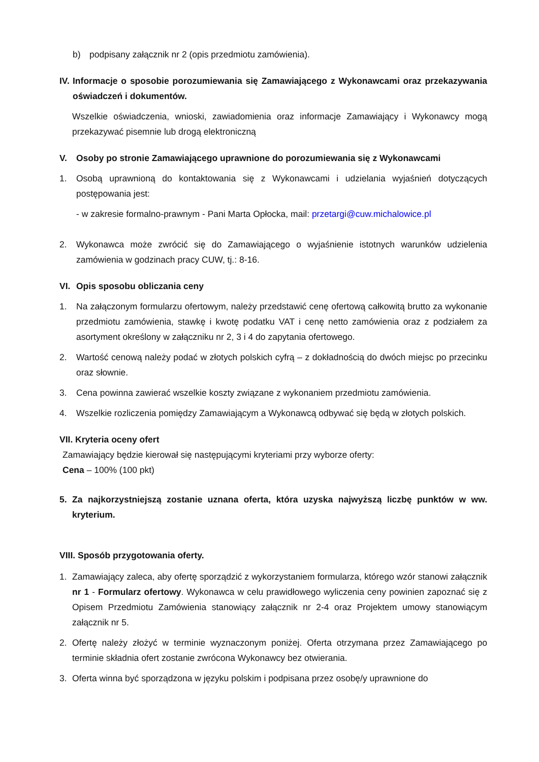b) podpisany załącznik nr 2 (opis przedmiotu zamówienia).
IV.
Informacje o sposobie porozumiewania się Zamawiającego z Wykonawcami oraz przekazywania oświadczeń i dokumentów.
Wszelkie oświadczenia, wnioski, zawiadomienia oraz informacje Zamawiający i Wykonawcy mogą przekazywać pisemnie lub drogą elektroniczną
V. Osoby po stronie Zamawiającego uprawnione do porozumiewania się z Wykonawcami
1. Osobą uprawnioną do kontaktowania się z Wykonawcami i udzielania wyjaśnień dotyczących postępowania jest:
- w zakresie formalno-prawnym - Pani Marta Opłocka, mail: przetargi@cuw.michalowice.pl
2. Wykonawca może zwrócić się do Zamawiającego o wyjaśnienie istotnych warunków udzielenia zamówienia w godzinach pracy CUW, tj.: 8-16.
VI. Opis sposobu obliczania ceny
1. Na załączonym formularzu ofertowym, należy przedstawić cenę ofertową całkowitą brutto za wykonanie przedmiotu zamówienia, stawkę i kwotę podatku VAT i cenę netto zamówienia oraz z podziałem za asortyment określony w załączniku nr 2, 3 i 4 do zapytania ofertowego.
2. Wartość cenową należy podać w złotych polskich cyfrą – z dokładnością do dwóch miejsc po przecinku oraz słownie.
3. Cena powinna zawierać wszelkie koszty związane z wykonaniem przedmiotu zamówienia.
4. Wszelkie rozliczenia pomiędzy Zamawiającym a Wykonawcą odbywać się będą w złotych polskich.
VII. Kryteria oceny ofert
Zamawiający będzie kierował się następującymi kryteriami przy wyborze oferty:
Cena – 100% (100 pkt)
5. Za najkorzystniejszą zostanie uznana oferta, która uzyska najwyższą liczbę punktów w ww. kryterium.
VIII. Sposób przygotowania oferty.
1. Zamawiający zaleca, aby ofertę sporządzić z wykorzystaniem formularza, którego wzór stanowi załącznik nr 1 - Formularz ofertowy. Wykonawca w celu prawidłowego wyliczenia ceny powinien zapoznać się z Opisem Przedmiotu Zamówienia stanowiący załącznik nr 2-4 oraz Projektem umowy stanowiącym załącznik nr 5.
2. Ofertę należy złożyć w terminie wyznaczonym poniżej. Oferta otrzymana przez Zamawiającego po terminie składnia ofert zostanie zwrócona Wykonawcy bez otwierania.
3. Oferta winna być sporządzona w języku polskim i podpisana przez osobę/y uprawnione do